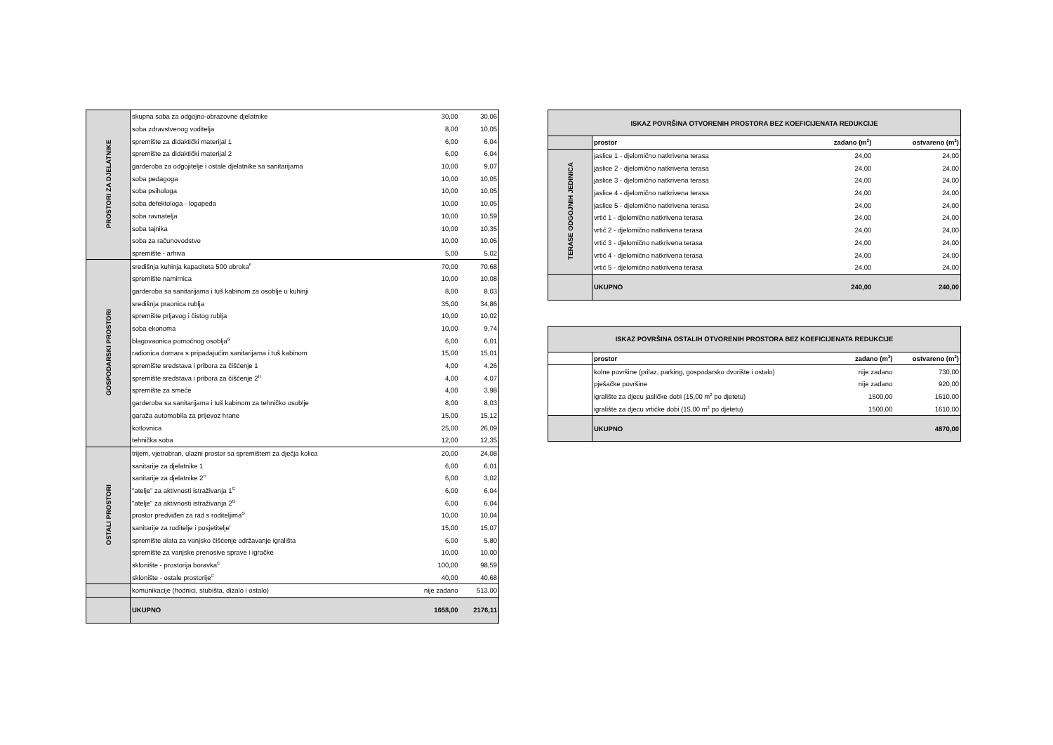| PROSTORI ZA DJELATNIKE | skupna soba za odgojno-obrazovne djelatnike | 30,00 | 30,06 |
| | soba zdravstvenog voditelja | 8,00 | 10,05 |
| | spremište za didaktički materijal 1 | 6,00 | 6,04 |
| | spremište za didaktički materijal 2 | 6,00 | 6,04 |
| | garderoba za odgojitelje i ostale djelatnike sa sanitarijama | 10,00 | 9,07 |
| | soba pedagoga | 10,00 | 10,05 |
| | soba psihologa | 10,00 | 10,05 |
| | soba defektologa - logopeda | 10,00 | 10,05 |
| | soba ravnatelja | 10,00 | 10,59 |
| | soba tajnika | 10,00 | 10,35 |
| | soba za računovodstvo | 10,00 | 10,05 |
| | spremište - arhiva | 5,00 | 5,02 |
| GOSPODARSKI PROSTORI | središnja kuhinja kapaciteta 500 obroka<sup>F</sup> | 70,00 | 70,68 |
| | spremište namirnica | 10,00 | 10,08 |
| | garderoba sa sanitarijama i tuš kabinom za osoblje u kuhinji | 8,00 | 8,03 |
| | središnja praonica rublja | 35,00 | 34,86 |
| | spremište prljavog i čistog rublja | 10,00 | 10,02 |
| | soba ekonoma | 10,00 | 9,74 |
| | blagovaonica pomoćnog osoblja<sup>G</sup> | 6,00 | 6,01 |
| | radionica domara s pripadajućim sanitarijama i tuš kabinom | 15,00 | 15,01 |
| | spremište sredstava i pribora za čišćenje 1 | 4,00 | 4,26 |
| | spremište sredstava i pribora za čišćenje 2<sup>H</sup> | 4,00 | 4,07 |
| | spremište za smeće | 4,00 | 3,98 |
| | garderoba sa sanitarijama i tuš kabinom za tehničko osoblje | 8,00 | 8,03 |
| | garaža automobila za prijevoz hrane | 15,00 | 15,12 |
| | kotlovnica | 25,00 | 26,09 |
| | tehnička soba | 12,00 | 12,35 |
| OSTALI PROSTORI | trijem, vjetrobran, ulazni prostor sa spremištem za dječja kolica | 20,00 | 24,08 |
| | sanitarije za djelatnike 1 | 6,00 | 6,01 |
| | sanitarije za djelatnike 2<sup>H</sup> | 6,00 | 3,02 |
| | "atelje" za aktivnosti istraživanja 1<sup>G</sup> | 6,00 | 6,04 |
| | "atelje" za aktivnosti istraživanja 2<sup>G</sup> | 6,00 | 6,04 |
| | prostor predviđen za rad s roditeljima<sup>G</sup> | 10,00 | 10,04 |
| | sanitarije za roditelje i posjetitelje<sup>I</sup> | 15,00 | 15,07 |
| | spremište alata za vanjsko čišćenje održavanje igrališta | 6,00 | 5,80 |
| | spremište za vanjske prenosive sprave i igračke | 10,00 | 10,00 |
| | sklonište - prostorija boravka<sup>C</sup> | 100,00 | 98,59 |
| | sklonište - ostale prostorije<sup>C</sup> | 40,00 | 40,68 |
| | komunikacije (hodnici, stubišta, dizalo i ostalo) | nije zadano | 513,00 |
| | UKUPNO | 1658,00 | 2176,11 |
| ISKAZ POVRŠINA OTVORENIH PROSTORA BEZ KOEFICIJENATA REDUKCIJE | | | |
| | prostor | zadano (m<sup>2</sup>) | ostvareno (m<sup>2</sup>) |
| TERASE ODGOJNIH JEDINICA | jaslice 1 - djelomično natkrivena terasa | 24,00 | 24,00 |
| | jaslice 2 - djelomično natkrivena terasa | 24,00 | 24,00 |
| | jaslice 3 - djelomično natkrivena terasa | 24,00 | 24,00 |
| | jaslice 4 - djelomično natkrivena terasa | 24,00 | 24,00 |
| | jaslice 5 - djelomično natkrivena terasa | 24,00 | 24,00 |
| | vrtić 1 - djelomično natkrivena terasa | 24,00 | 24,00 |
| | vrtić 2 - djelomično natkrivena terasa | 24,00 | 24,00 |
| | vrtić 3 - djelomično natkrivena terasa | 24,00 | 24,00 |
| | vrtić 4 - djelomično natkrivena terasa | 24,00 | 24,00 |
| | vrtić 5 - djelomično natkrivena terasa | 24,00 | 24,00 |
| | UKUPNO | 240,00 | 240,00 |
| ISKAZ POVRŠINA OSTALIH OTVORENIH PROSTORA BEZ KOEFICIJENATA REDUKCIJE | | | |
| | prostor | zadano (m<sup>2</sup>) | ostvareno (m<sup>2</sup>) |
| | kolne površine (prilaz, parking, gospodarsko dvorište i ostalo) | nije zadano | 730,00 |
| | pješačke površine | nije zadano | 920,00 |
| | igralište za djecu jasličke dobi (15,00 m<sup>2</sup> po djetetu) | 1500,00 | 1610,00 |
| | igralište za djecu vrtićke dobi (15,00 m<sup>2</sup> po djetetu) | 1500,00 | 1610,00 |
| | UKUPNO | | 4870,00 |